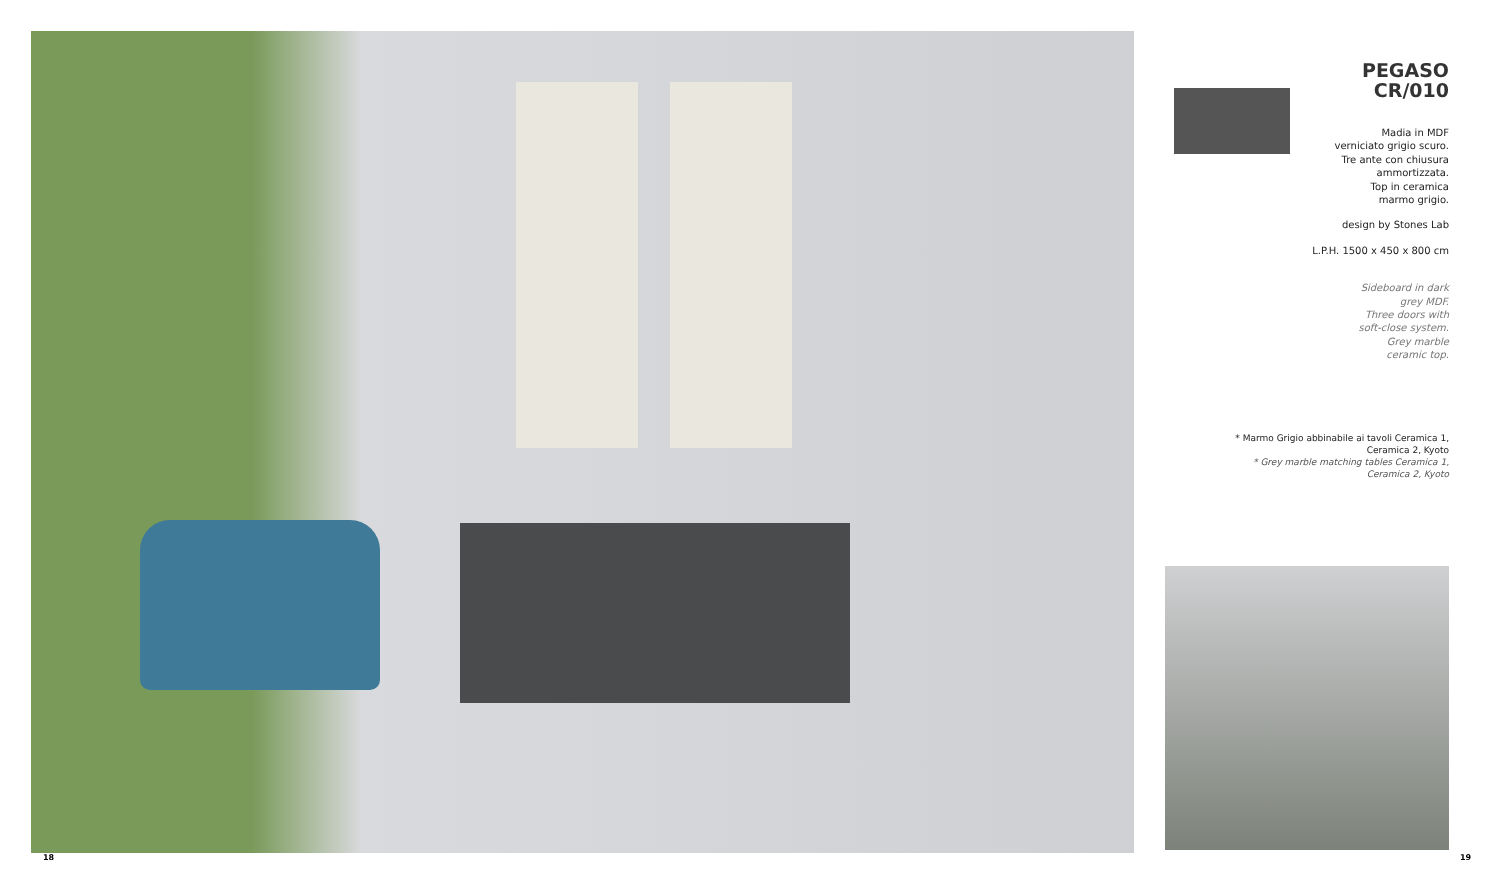PEGASO
CR/010
Madia in MDF
verniciato grigio scuro.
Tre ante con chiusura
ammortizzata.
Top in ceramica
marmo grigio.
design by Stones Lab
L.P.H. 1500 x 450 x 800 cm
Sideboard in dark
grey MDF.
Three doors with
soft-close system.
Grey marble
ceramic top.
* Marmo Grigio abbinabile ai tavoli Ceramica 1,
Ceramica 2, Kyoto
* Grey marble matching tables Ceramica 1,
Ceramica 2, Kyoto
18 19